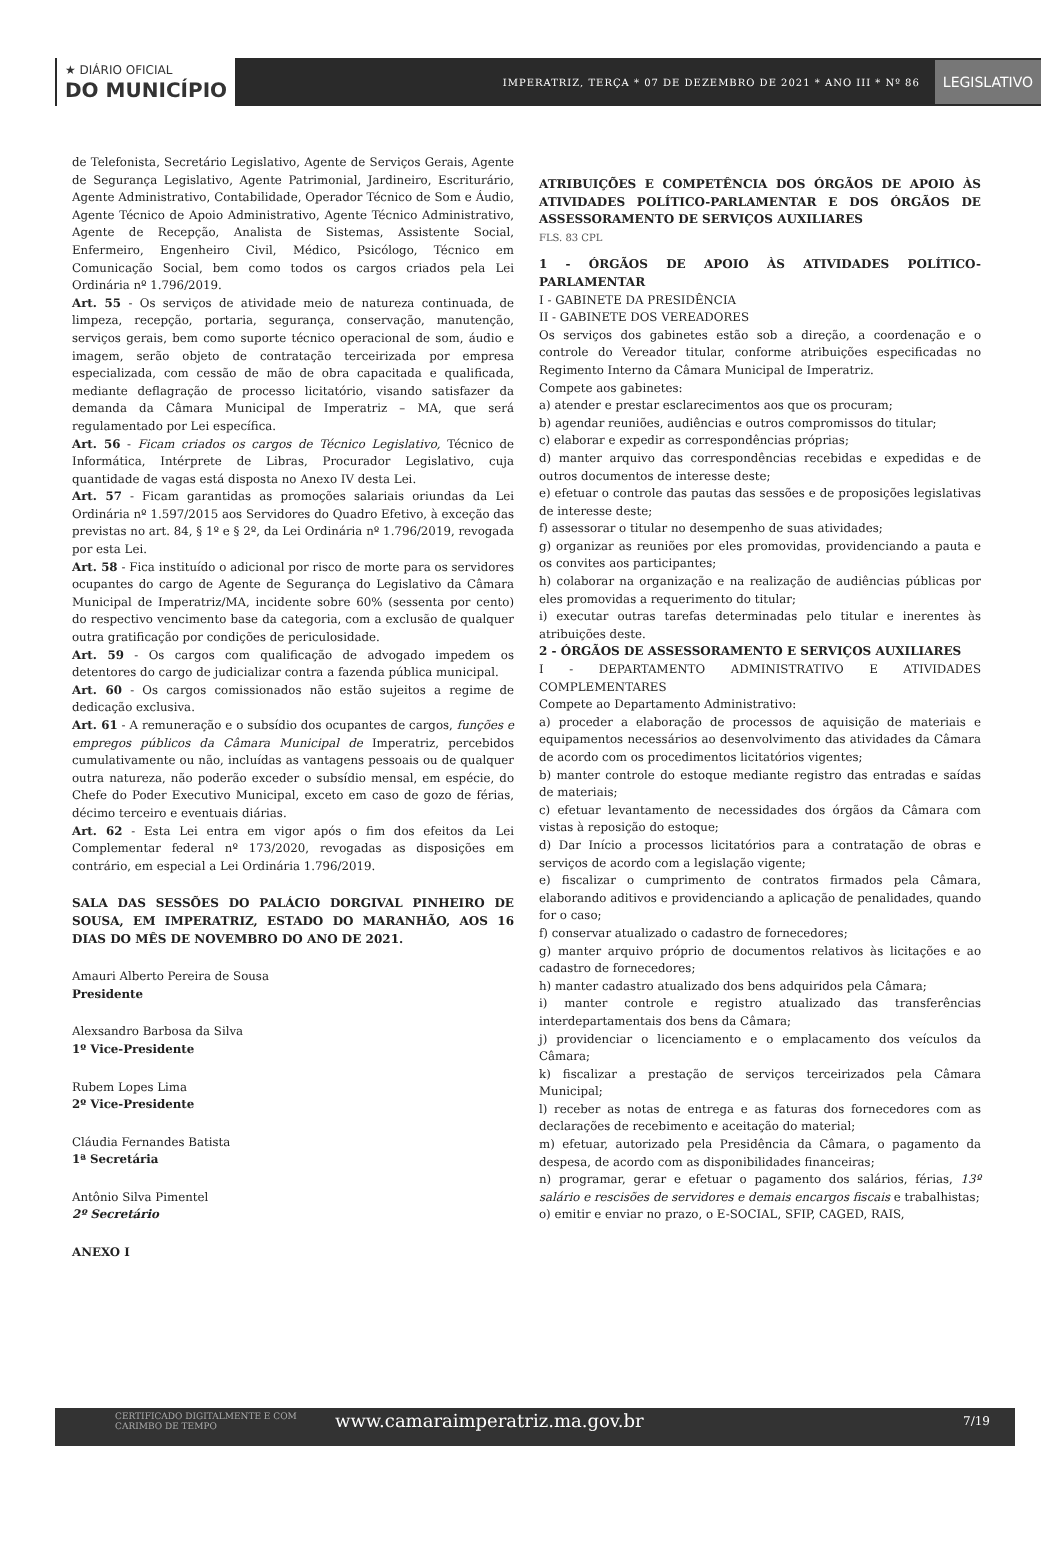★ DIÁRIO OFICIAL
DO MUNICÍPIO
IMPERATRIZ, TERÇA * 07 DE DEZEMBRO DE 2021 * ANO III * Nº 86
LEGISLATIVO
de Telefonista, Secretário Legislativo, Agente de Serviços Gerais, Agente de Segurança Legislativo, Agente Patrimonial, Jardineiro, Escriturário, Agente Administrativo, Contabilidade, Operador Técnico de Som e Áudio, Agente Técnico de Apoio Administrativo, Agente Técnico Administrativo, Agente de Recepção, Analista de Sistemas, Assistente Social, Enfermeiro, Engenheiro Civil, Médico, Psicólogo, Técnico em Comunicação Social, bem como todos os cargos criados pela Lei Ordinária nº 1.796/2019.
Art. 55 - Os serviços de atividade meio de natureza continuada, de limpeza, recepção, portaria, segurança, conservação, manutenção, serviços gerais, bem como suporte técnico operacional de som, áudio e imagem, serão objeto de contratação terceirizada por empresa especializada, com cessão de mão de obra capacitada e qualificada, mediante deflagração de processo licitatório, visando satisfazer da demanda da Câmara Municipal de Imperatriz – MA, que será regulamentado por Lei específica.
Art. 56 - Ficam criados os cargos de Técnico Legislativo, Técnico de Informática, Intérprete de Libras, Procurador Legislativo, cuja quantidade de vagas está disposta no Anexo IV desta Lei.
Art. 57 - Ficam garantidas as promoções salariais oriundas da Lei Ordinária nº 1.597/2015 aos Servidores do Quadro Efetivo, à exceção das previstas no art. 84, § 1º e § 2º, da Lei Ordinária nº 1.796/2019, revogada por esta Lei.
Art. 58 - Fica instituído o adicional por risco de morte para os servidores ocupantes do cargo de Agente de Segurança do Legislativo da Câmara Municipal de Imperatriz/MA, incidente sobre 60% (sessenta por cento) do respectivo vencimento base da categoria, com a exclusão de qualquer outra gratificação por condições de periculosidade.
Art. 59 - Os cargos com qualificação de advogado impedem os detentores do cargo de judicializar contra a fazenda pública municipal.
Art. 60 - Os cargos comissionados não estão sujeitos a regime de dedicação exclusiva.
Art. 61 - A remuneração e o subsídio dos ocupantes de cargos, funções e empregos públicos da Câmara Municipal de Imperatriz, percebidos cumulativamente ou não, incluídas as vantagens pessoais ou de qualquer outra natureza, não poderão exceder o subsídio mensal, em espécie, do Chefe do Poder Executivo Municipal, exceto em caso de gozo de férias, décimo terceiro e eventuais diárias.
Art. 62 - Esta Lei entra em vigor após o fim dos efeitos da Lei Complementar federal nº 173/2020, revogadas as disposições em contrário, em especial a Lei Ordinária 1.796/2019.
SALA DAS SESSÕES DO PALÁCIO DORGIVAL PINHEIRO DE SOUSA, EM IMPERATRIZ, ESTADO DO MARANHÃO, AOS 16 DIAS DO MÊS DE NOVEMBRO DO ANO DE 2021.
Amauri Alberto Pereira de Sousa
Presidente
Alexsandro Barbosa da Silva
1º Vice-Presidente
Rubem Lopes Lima
2º Vice-Presidente
Cláudia Fernandes Batista
1ª Secretária
Antônio Silva Pimentel
2º Secretário
ANEXO I
ATRIBUIÇÕES E COMPETÊNCIA DOS ÓRGÃOS DE APOIO ÀS ATIVIDADES POLÍTICO-PARLAMENTAR E DOS ÓRGÃOS DE ASSESSORAMENTO DE SERVIÇOS AUXILIARES
FLS. 83 CPL
1 - ÓRGÃOS DE APOIO ÀS ATIVIDADES POLÍTICO-PARLAMENTAR
I - GABINETE DA PRESIDÊNCIA
II - GABINETE DOS VEREADORES
Os serviços dos gabinetes estão sob a direção, a coordenação e o controle do Vereador titular, conforme atribuições especificadas no Regimento Interno da Câmara Municipal de Imperatriz.
Compete aos gabinetes:
a) atender e prestar esclarecimentos aos que os procuram;
b) agendar reuniões, audiências e outros compromissos do titular;
c) elaborar e expedir as correspondências próprias;
d) manter arquivo das correspondências recebidas e expedidas e de outros documentos de interesse deste;
e) efetuar o controle das pautas das sessões e de proposições legislativas de interesse deste;
f) assessorar o titular no desempenho de suas atividades;
g) organizar as reuniões por eles promovidas, providenciando a pauta e os convites aos participantes;
h) colaborar na organização e na realização de audiências públicas por eles promovidas a requerimento do titular;
i) executar outras tarefas determinadas pelo titular e inerentes às atribuições deste.
2 - ÓRGÃOS DE ASSESSORAMENTO E SERVIÇOS AUXILIARES
I - DEPARTAMENTO ADMINISTRATIVO E ATIVIDADES COMPLEMENTARES
Compete ao Departamento Administrativo:
a) proceder a elaboração de processos de aquisição de materiais e equipamentos necessários ao desenvolvimento das atividades da Câmara de acordo com os procedimentos licitatórios vigentes;
b) manter controle do estoque mediante registro das entradas e saídas de materiais;
c) efetuar levantamento de necessidades dos órgãos da Câmara com vistas à reposição do estoque;
d) Dar Início a processos licitatórios para a contratação de obras e serviços de acordo com a legislação vigente;
e) fiscalizar o cumprimento de contratos firmados pela Câmara, elaborando aditivos e providenciando a aplicação de penalidades, quando for o caso;
f) conservar atualizado o cadastro de fornecedores;
g) manter arquivo próprio de documentos relativos às licitações e ao cadastro de fornecedores;
h) manter cadastro atualizado dos bens adquiridos pela Câmara;
i) manter controle e registro atualizado das transferências interdepartamentais dos bens da Câmara;
j) providenciar o licenciamento e o emplacamento dos veículos da Câmara;
k) fiscalizar a prestação de serviços terceirizados pela Câmara Municipal;
l) receber as notas de entrega e as faturas dos fornecedores com as declarações de recebimento e aceitação do material;
m) efetuar, autorizado pela Presidência da Câmara, o pagamento da despesa, de acordo com as disponibilidades financeiras;
n) programar, gerar e efetuar o pagamento dos salários, férias, 13º salário e rescisões de servidores e demais encargos fiscais e trabalhistas;
o) emitir e enviar no prazo, o E-SOCIAL, SFIP, CAGED, RAIS,
CERTIFICADO DIGITALMENTE E COM CARIMBO DE TEMPO www.camaraimperatriz.ma.gov.br 7/19